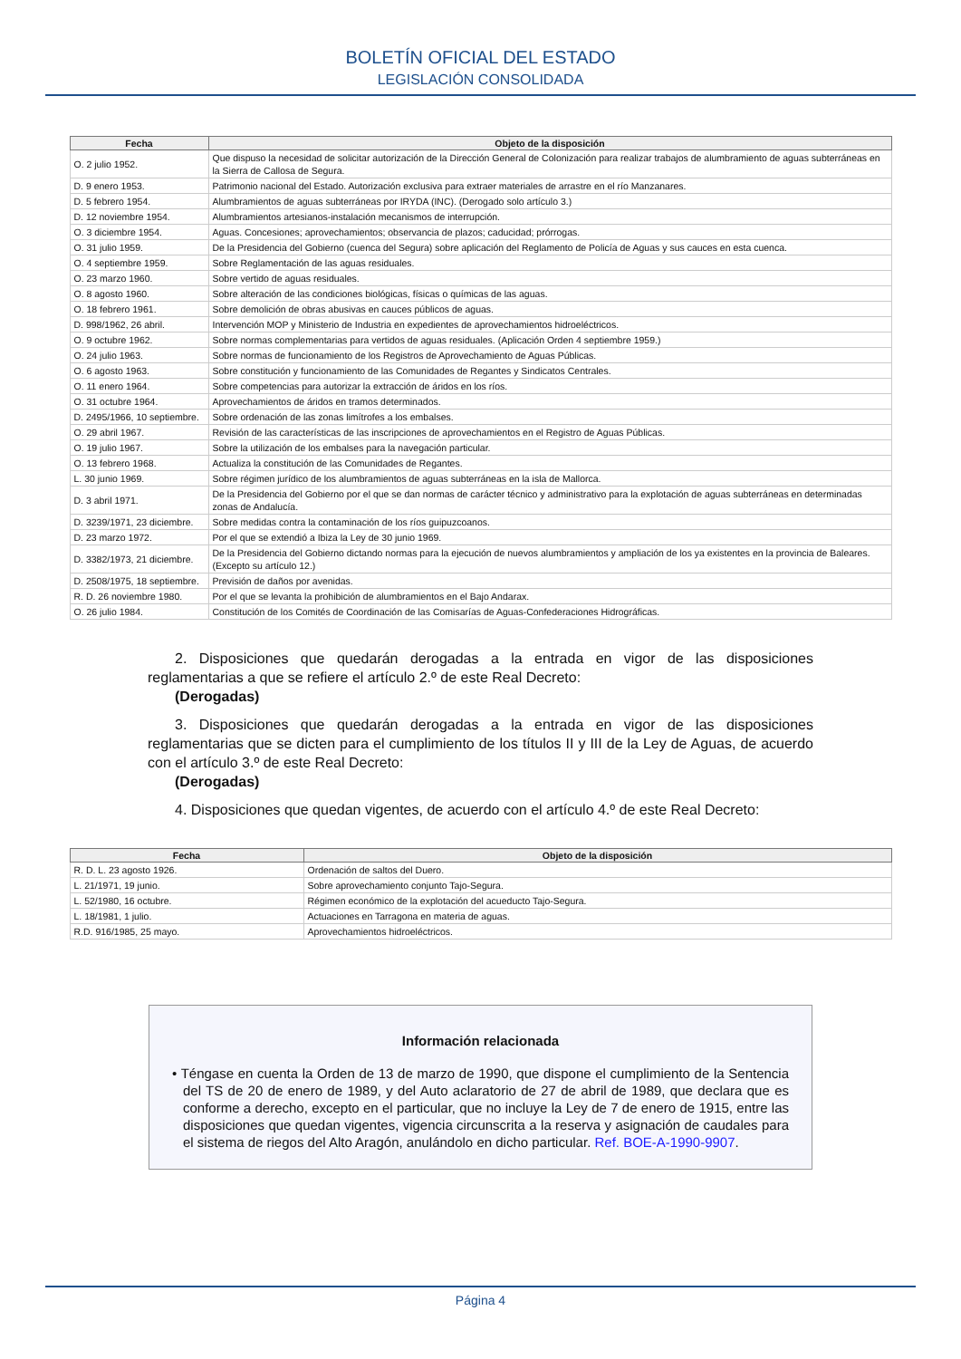BOLETÍN OFICIAL DEL ESTADO
LEGISLACIÓN CONSOLIDADA
| Fecha | Objeto de la disposición |
| --- | --- |
| O. 2 julio 1952. | Que dispuso la necesidad de solicitar autorización de la Dirección General de Colonización para realizar trabajos de alumbramiento de aguas subterráneas en la Sierra de Callosa de Segura. |
| D. 9 enero 1953. | Patrimonio nacional del Estado. Autorización exclusiva para extraer materiales de arrastre en el río Manzanares. |
| D. 5 febrero 1954. | Alumbramientos de aguas subterráneas por IRYDA (INC). (Derogado solo artículo 3.) |
| D. 12 noviembre 1954. | Alumbramientos artesianos-instalación mecanismos de interrupción. |
| O. 3 diciembre 1954. | Aguas. Concesiones; aprovechamientos; observancia de plazos; caducidad; prórrogas. |
| O. 31 julio 1959. | De la Presidencia del Gobierno (cuenca del Segura) sobre aplicación del Reglamento de Policía de Aguas y sus cauces en esta cuenca. |
| O. 4 septiembre 1959. | Sobre Reglamentación de las aguas residuales. |
| O. 23 marzo 1960. | Sobre vertido de aguas residuales. |
| O. 8 agosto 1960. | Sobre alteración de las condiciones biológicas, físicas o químicas de las aguas. |
| O. 18 febrero 1961. | Sobre demolición de obras abusivas en cauces públicos de aguas. |
| D. 998/1962, 26 abril. | Intervención MOP y Ministerio de Industria en expedientes de aprovechamientos hidroeléctricos. |
| O. 9 octubre 1962. | Sobre normas complementarias para vertidos de aguas residuales. (Aplicación Orden 4 septiembre 1959.) |
| O. 24 julio 1963. | Sobre normas de funcionamiento de los Registros de Aprovechamiento de Aguas Públicas. |
| O. 6 agosto 1963. | Sobre constitución y funcionamiento de las Comunidades de Regantes y Sindicatos Centrales. |
| O. 11 enero 1964. | Sobre competencias para autorizar la extracción de áridos en los ríos. |
| O. 31 octubre 1964. | Aprovechamientos de áridos en tramos determinados. |
| D. 2495/1966, 10 septiembre. | Sobre ordenación de las zonas limítrofes a los embalses. |
| O. 29 abril 1967. | Revisión de las características de las inscripciones de aprovechamientos en el Registro de Aguas Públicas. |
| O. 19 julio 1967. | Sobre la utilización de los embalses para la navegación particular. |
| O. 13 febrero 1968. | Actualiza la constitución de las Comunidades de Regantes. |
| L. 30 junio 1969. | Sobre régimen jurídico de los alumbramientos de aguas subterráneas en la isla de Mallorca. |
| D. 3 abril 1971. | De la Presidencia del Gobierno por el que se dan normas de carácter técnico y administrativo para la explotación de aguas subterráneas en determinadas zonas de Andalucía. |
| D. 3239/1971, 23 diciembre. | Sobre medidas contra la contaminación de los ríos guipuzcoanos. |
| D. 23 marzo 1972. | Por el que se extendió a Ibiza la Ley de 30 junio 1969. |
| D. 3382/1973, 21 diciembre. | De la Presidencia del Gobierno dictando normas para la ejecución de nuevos alumbramientos y ampliación de los ya existentes en la provincia de Baleares. (Excepto su artículo 12.) |
| D. 2508/1975, 18 septiembre. | Previsión de daños por avenidas. |
| R. D. 26 noviembre 1980. | Por el que se levanta la prohibición de alumbramientos en el Bajo Andarax. |
| O. 26 julio 1984. | Constitución de los Comités de Coordinación de las Comisarías de Aguas-Confederaciones Hidrográficas. |
2. Disposiciones que quedarán derogadas a la entrada en vigor de las disposiciones reglamentarias a que se refiere el artículo 2.º de este Real Decreto:
(Derogadas)
3. Disposiciones que quedarán derogadas a la entrada en vigor de las disposiciones reglamentarias que se dicten para el cumplimiento de los títulos II y III de la Ley de Aguas, de acuerdo con el artículo 3.º de este Real Decreto:
(Derogadas)
4. Disposiciones que quedan vigentes, de acuerdo con el artículo 4.º de este Real Decreto:
| Fecha | Objeto de la disposición |
| --- | --- |
| R. D. L. 23 agosto 1926. | Ordenación de saltos del Duero. |
| L. 21/1971, 19 junio. | Sobre aprovechamiento conjunto Tajo-Segura. |
| L. 52/1980, 16 octubre. | Régimen económico de la explotación del acueducto Tajo-Segura. |
| L. 18/1981, 1 julio. | Actuaciones en Tarragona en materia de aguas. |
| R.D. 916/1985, 25 mayo. | Aprovechamientos hidroeléctricos. |
Información relacionada
• Téngase en cuenta la Orden de 13 de marzo de 1990, que dispone el cumplimiento de la Sentencia del TS de 20 de enero de 1989, y del Auto aclaratorio de 27 de abril de 1989, que declara que es conforme a derecho, excepto en el particular, que no incluye la Ley de 7 de enero de 1915, entre las disposiciones que quedan vigentes, vigencia circunscrita a la reserva y asignación de caudales para el sistema de riegos del Alto Aragón, anulándolo en dicho particular. Ref. BOE-A-1990-9907.
Página 4